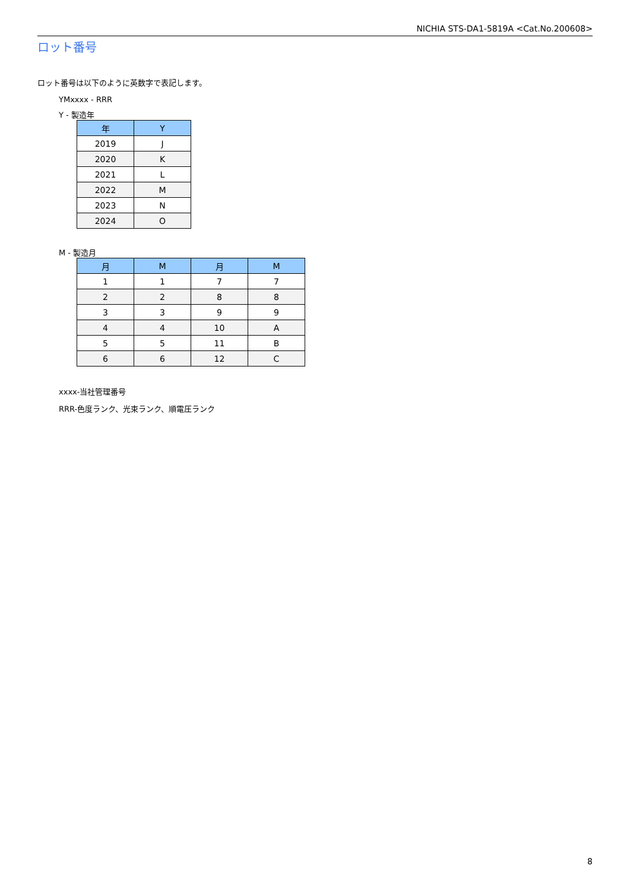NICHIA STS-DA1-5819A <Cat.No.200608>
ロット番号
ロット番号は以下のように英数字で表記します。
YMxxxx - RRR
Y - 製造年
| 年 | Y |
| --- | --- |
| 2019 | J |
| 2020 | K |
| 2021 | L |
| 2022 | M |
| 2023 | N |
| 2024 | O |
M - 製造月
| 月 | M | 月 | M |
| --- | --- | --- | --- |
| 1 | 1 | 7 | 7 |
| 2 | 2 | 8 | 8 |
| 3 | 3 | 9 | 9 |
| 4 | 4 | 10 | A |
| 5 | 5 | 11 | B |
| 6 | 6 | 12 | C |
xxxx-当社管理番号
RRR-色度ランク、光束ランク、順電圧ランク
8